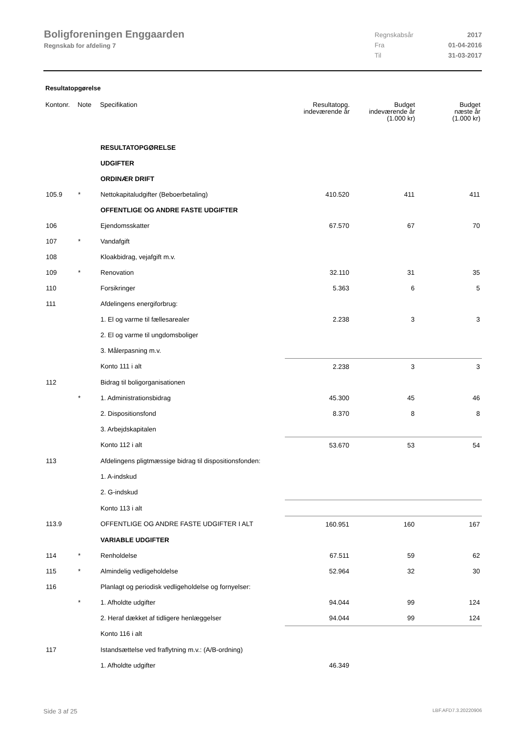Boligforeningen Enggaarden
Regnskab for afdeling 7
Regnskabsår 2017
Fra 01-04-2016
Til 31-03-2017
Resultatopgørelse
| Kontonr. | Note | Specifikation | Resultatopg. indeværende år | Budget indeværende år (1.000 kr) | Budget næste år (1.000 kr) |
| --- | --- | --- | --- | --- | --- |
| | | RESULTATOPGØRELSE | | | |
| | | UDGIFTER | | | |
| | | ORDINÆR DRIFT | | | |
| 105.9 | * | Nettokapitaludgifter (Beboerbetaling) | 410.520 | 411 | 411 |
| | | OFFENTLIGE OG ANDRE FASTE UDGIFTER | | | |
| 106 | | Ejendomsskatter | 67.570 | 67 | 70 |
| 107 | * | Vandafgift | | | |
| 108 | | Kloakbidrag, vejafgift m.v. | | | |
| 109 | * | Renovation | 32.110 | 31 | 35 |
| 110 | | Forsikringer | 5.363 | 6 | 5 |
| 111 | | Afdelingens energiforbrug: | | | |
| | | 1. El og varme til fællesarealer | 2.238 | 3 | 3 |
| | | 2. El og varme til ungdomsboliger | | | |
| | | 3. Målerpasning m.v. | | | |
| | | Konto 111 i alt | 2.238 | 3 | 3 |
| 112 | | Bidrag til boligorganisationen | | | |
| | * | 1. Administrationsbidrag | 45.300 | 45 | 46 |
| | | 2. Dispositionsfond | 8.370 | 8 | 8 |
| | | 3. Arbejdskapitalen | | | |
| | | Konto 112 i alt | 53.670 | 53 | 54 |
| 113 | | Afdelingens pligtmæssige bidrag til dispositionsfonden: | | | |
| | | 1. A-indskud | | | |
| | | 2. G-indskud | | | |
| | | Konto 113 i alt | | | |
| 113.9 | | OFFENTLIGE OG ANDRE FASTE UDGIFTER I ALT | 160.951 | 160 | 167 |
| | | VARIABLE UDGIFTER | | | |
| 114 | * | Renholdelse | 67.511 | 59 | 62 |
| 115 | * | Almindelig vedligeholdelse | 52.964 | 32 | 30 |
| 116 | | Planlagt og periodisk vedligeholdelse og fornyelser: | | | |
| | * | 1. Afholdte udgifter | 94.044 | 99 | 124 |
| | | 2. Heraf dækket af tidligere henlæggelser | 94.044 | 99 | 124 |
| | | Konto 116 i alt | | | |
| 117 | | Istandsættelse ved fraflytning m.v.: (A/B-ordning) | | | |
| | | 1. Afholdte udgifter | 46.349 | | |
Side 3 af 25 LBF.AFD7.3.20220906